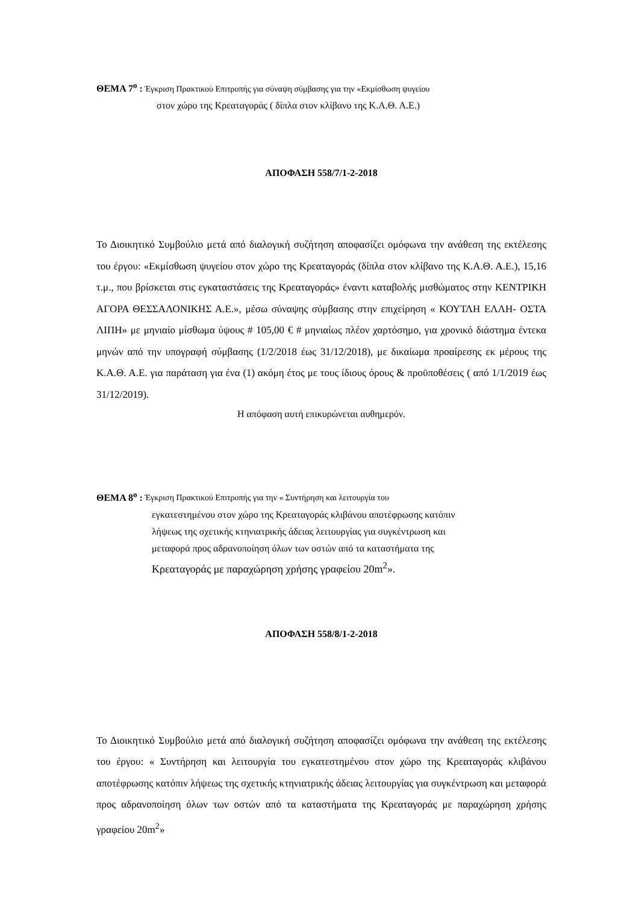ΘΕΜΑ 7<sup>ο</sup> : Έγκριση Πρακτικού Επιτροπής για σύναψη σύμβασης για την «Εκμίσθωση ψυγείου
στον χώρο της Κρεαταγοράς ( δίπλα στον κλίβανο της Κ.Α.Θ. Α.Ε.)
ΑΠΟΦΑΣΗ 558/7/1-2-2018
Το Διοικητικό Συμβούλιο μετά από διαλογική συζήτηση αποφασίζει ομόφωνα την ανάθεση της εκτέλεσης του έργου: «Εκμίσθωση ψυγείου στον χώρο της Κρεαταγοράς (δίπλα στον κλίβανο της Κ.Α.Θ. Α.Ε.), 15,16 τ.μ., που βρίσκεται στις εγκαταστάσεις της Κρεαταγοράς» έναντι καταβολής μισθώματος στην ΚΕΝΤΡΙΚΗ ΑΓΟΡΑ ΘΕΣΣΑΛΟΝΙΚΗΣ Α.Ε.», μέσω σύναψης σύμβασης στην επιχείρηση « ΚΟΥΤΛΗ ΕΛΛΗ- ΟΣΤΑ ΛΙΠΗ» με μηνιαίο μίσθωμα ύψους # 105,00 € # μηνιαίως πλέον χαρτόσημο, για χρονικό διάστημα έντεκα μηνών από την υπογραφή σύμβασης (1/2/2018 έως 31/12/2018), με δικαίωμα προαίρεσης εκ μέρους της Κ.Α.Θ. Α.Ε. για παράταση για ένα (1) ακόμη έτος με τους ίδιους όρους & προϋποθέσεις ( από 1/1/2019 έως 31/12/2019).
Η απόφαση αυτή επικυρώνεται αυθημερόν.
ΘΕΜΑ 8<sup>ο</sup> : Έγκριση Πρακτικού Επιτροπής για την « Συντήρηση και λειτουργία του
εγκατεστημένου στον χώρο της Κρεαταγοράς κλιβάνου αποτέφρωσης κατόπιν
λήψεως της σχετικής κτηνιατρικής άδειας λειτουργίας για συγκέντρωση και
μεταφορά προς αδρανοποίηση όλων των οστών από τα καταστήματα της
Κρεαταγοράς με παραχώρηση χρήσης γραφείου 20m<sup>2</sup>».
ΑΠΟΦΑΣΗ 558/8/1-2-2018
Το Διοικητικό Συμβούλιο μετά από διαλογική συζήτηση αποφασίζει ομόφωνα την ανάθεση της εκτέλεσης του έργου: « Συντήρηση και λειτουργία του εγκατεστημένου στον χώρο της Κρεαταγοράς κλιβάνου αποτέφρωσης κατόπιν λήψεως της σχετικής κτηνιατρικής άδειας λειτουργίας για συγκέντρωση και μεταφορά προς αδρανοποίηση όλων των οστών από τα καταστήματα της Κρεαταγοράς με παραχώρηση χρήσης γραφείου 20m<sup>2</sup>»